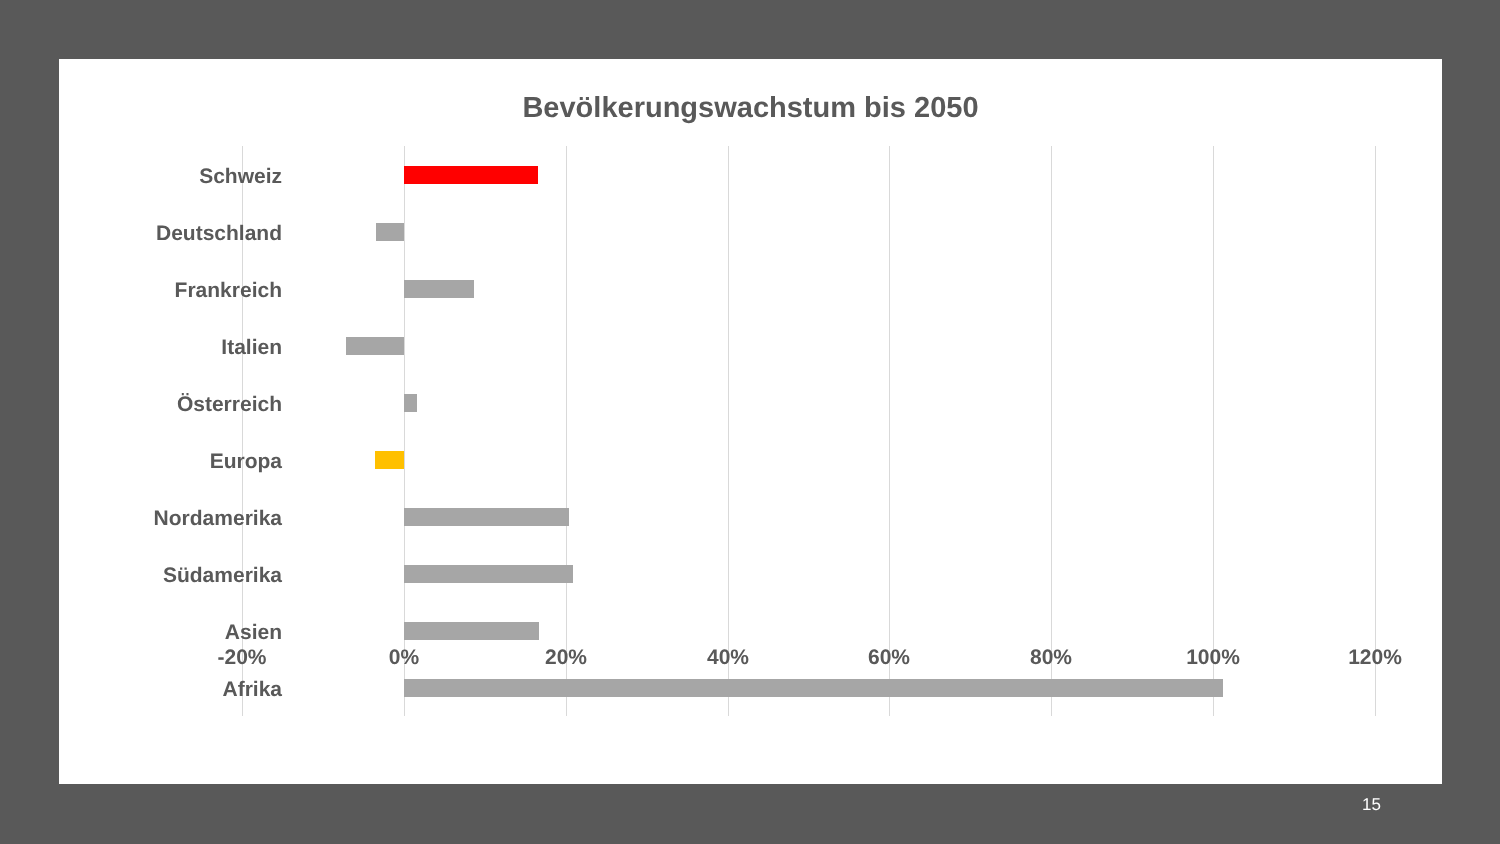Bevölkerungswachstum bis 2050
Schweiz
Deutschland
Frankreich
Italien
Österreich
Europa
Nordamerika
Südamerika
Asien
Afrika
-20% 0% 20% 40% 60% 80% 100% 120%
15